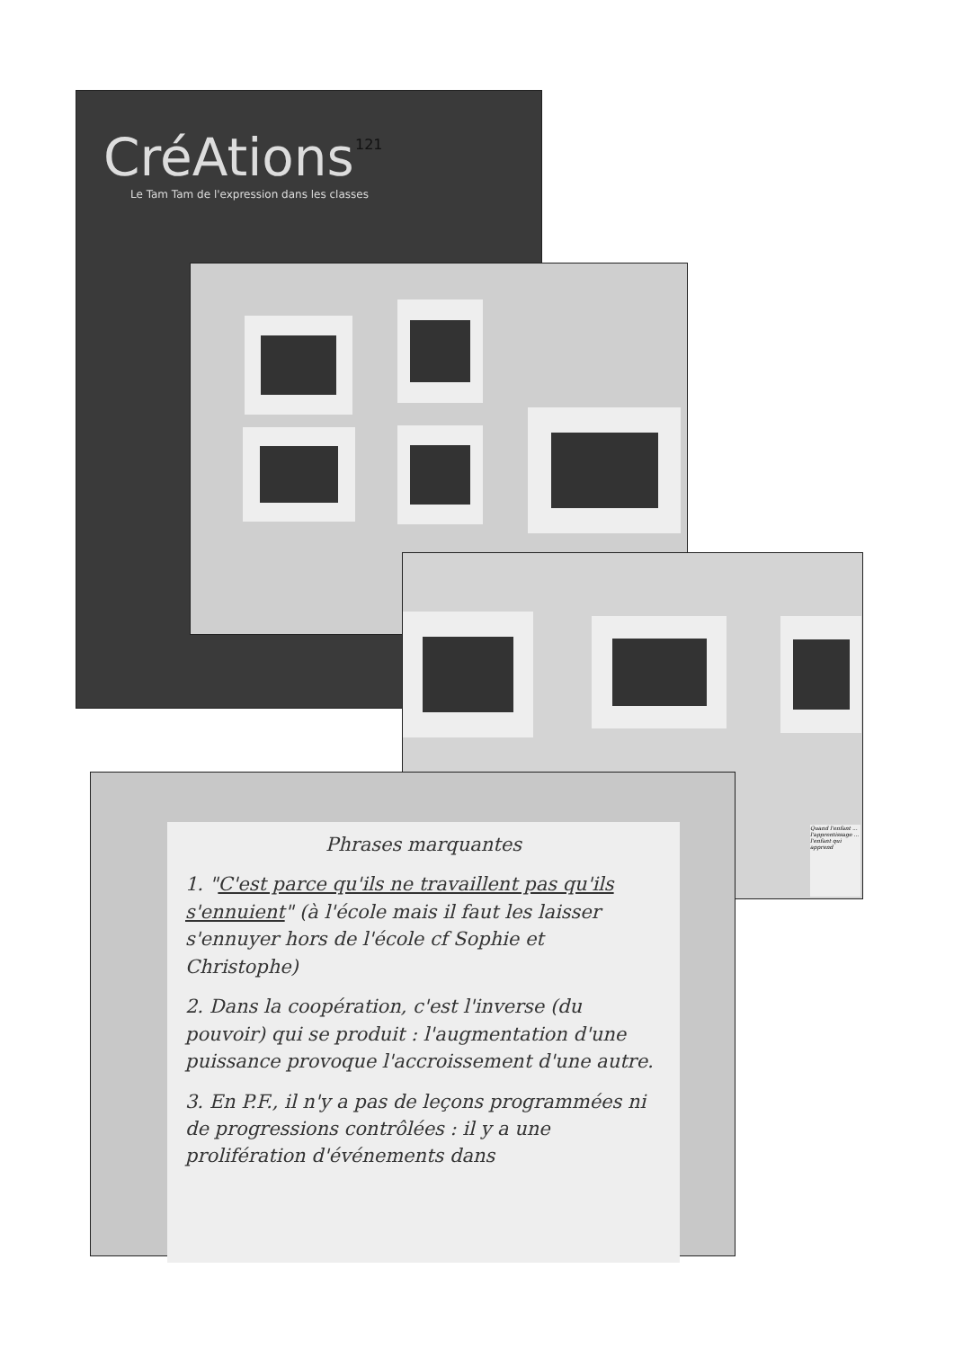CréAtions
Le Tam Tam de l'expression dans les classes
121
Quand l'enfant ... l'apprentissage ... l'enfant qui apprend
Phrases marquantes
1. "C'est parce qu'ils ne travaillent pas qu'ils s'ennuient" (à l'école mais il faut les laisser s'ennuyer hors de l'école cf Sophie et Christophe)
2. Dans la coopération, c'est l'inverse (du pouvoir) qui se produit : l'augmentation d'une puissance provoque l'accroissement d'une autre.
3. En P.F., il n'y a pas de leçons programmées ni de progressions contrôlées : il y a une prolifération d'événements dans